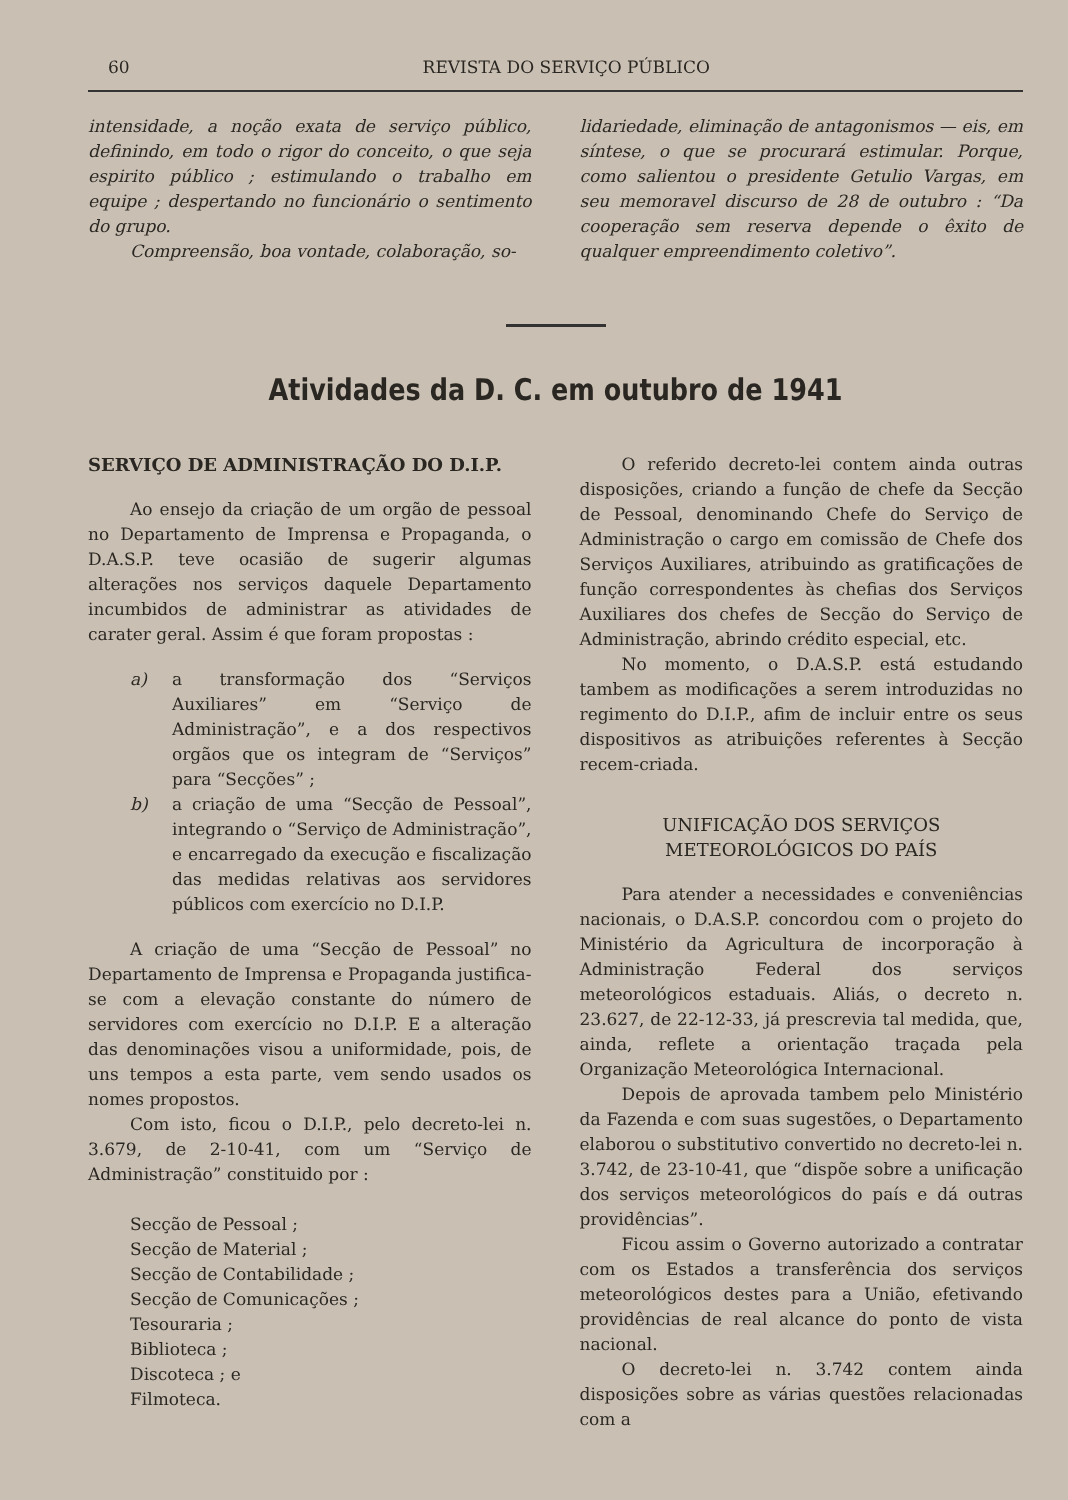60 REVISTA DO SERVIÇO PÚBLICO
intensidade, a noção exata de serviço público, definindo, em todo o rigor do conceito, o que seja espirito público ; estimulando o trabalho em equipe ; despertando no funcionário o sentimento do grupo.
Compreensão, boa vontade, colaboração, so-
lidariedade, eliminação de antagonismos — eis, em síntese, o que se procurará estimular. Porque, como salientou o presidente Getulio Vargas, em seu memoravel discurso de 28 de outubro : “Da cooperação sem reserva depende o êxito de qualquer empreendimento coletivo”.
Atividades da D. C. em outubro de 1941
SERVIÇO DE ADMINISTRAÇÃO DO D.I.P.
Ao ensejo da criação de um orgão de pessoal no Departamento de Imprensa e Propaganda, o D.A.S.P. teve ocasião de sugerir algumas alterações nos serviços daquele Departamento incumbidos de administrar as atividades de carater geral. Assim é que foram propostas :
a) a transformação dos “Serviços Auxiliares” em “Serviço de Administração”, e a dos respectivos orgãos que os integram de “Serviços” para “Secções” ;
b) a criação de uma “Secção de Pessoal”, integrando o “Serviço de Administração”, e encarregado da execução e fiscalização das medidas relativas aos servidores públicos com exercício no D.I.P.
A criação de uma “Secção de Pessoal” no Departamento de Imprensa e Propaganda justifica-se com a elevação constante do número de servidores com exercício no D.I.P. E a alteração das denominações visou a uniformidade, pois, de uns tempos a esta parte, vem sendo usados os nomes propostos.
Com isto, ficou o D.I.P., pelo decreto-lei n. 3.679, de 2-10-41, com um “Serviço de Administração” constituido por :
Secção de Pessoal ;
Secção de Material ;
Secção de Contabilidade ;
Secção de Comunicações ;
Tesouraria ;
Biblioteca ;
Discoteca ; e
Filmoteca.
O referido decreto-lei contem ainda outras disposições, criando a função de chefe da Secção de Pessoal, denominando Chefe do Serviço de Administração o cargo em comissão de Chefe dos Serviços Auxiliares, atribuindo as gratificações de função correspondentes às chefias dos Serviços Auxiliares dos chefes de Secção do Serviço de Administração, abrindo crédito especial, etc.
No momento, o D.A.S.P. está estudando tambem as modificações a serem introduzidas no regimento do D.I.P., afim de incluir entre os seus dispositivos as atribuições referentes à Secção recem-criada.
UNIFICAÇÃO DOS SERVIÇOS METEOROLÓGICOS DO PAÍS
Para atender a necessidades e conveniências nacionais, o D.A.S.P. concordou com o projeto do Ministério da Agricultura de incorporação à Administração Federal dos serviços meteorológicos estaduais. Aliás, o decreto n. 23.627, de 22-12-33, já prescrevia tal medida, que, ainda, reflete a orientação traçada pela Organização Meteorológica Internacional.
Depois de aprovada tambem pelo Ministério da Fazenda e com suas sugestões, o Departamento elaborou o substitutivo convertido no decreto-lei n. 3.742, de 23-10-41, que “dispõe sobre a unificação dos serviços meteorológicos do país e dá outras providências”.
Ficou assim o Governo autorizado a contratar com os Estados a transferência dos serviços meteorológicos destes para a União, efetivando providências de real alcance do ponto de vista nacional.
O decreto-lei n. 3.742 contem ainda disposições sobre as várias questões relacionadas com a